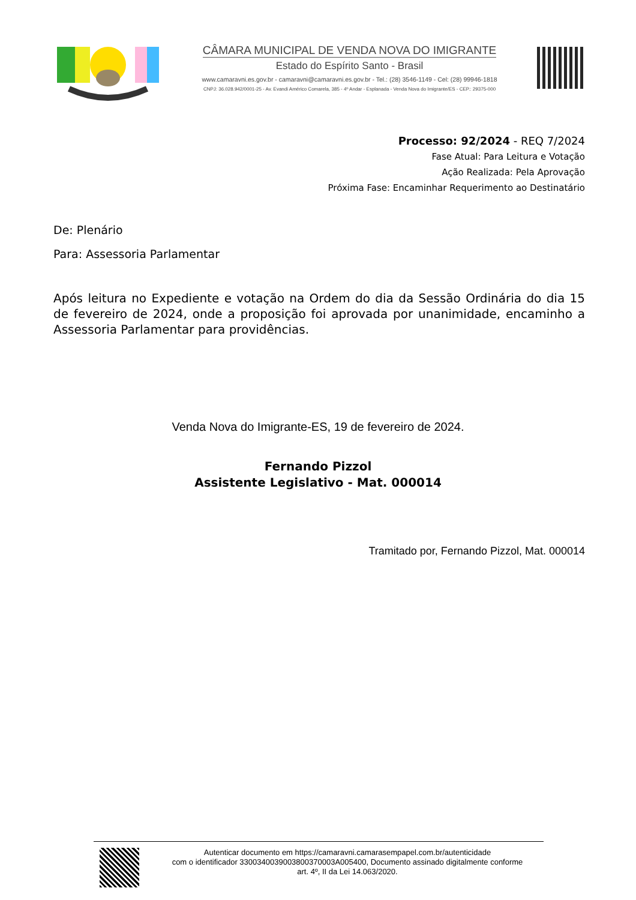CÂMARA MUNICIPAL DE VENDA NOVA DO IMIGRANTE
Estado do Espírito Santo - Brasil
www.camaravni.es.gov.br - camaravni@camaravni.es.gov.br - Tel.: (28) 3546-1149 - Cel: (28) 99946-1818
CNPJ: 36.028.942/0001-25 - Av. Evandi Américo Comarela, 385 - 4º Andar - Esplanada - Venda Nova do Imigrante/ES - CEP.: 29375-000
Processo: 92/2024 - REQ 7/2024
Fase Atual: Para Leitura e Votação
Ação Realizada: Pela Aprovação
Próxima Fase: Encaminhar Requerimento ao Destinatário
De: Plenário
Para: Assessoria Parlamentar
Após leitura no Expediente e votação na Ordem do dia da Sessão Ordinária do dia 15 de fevereiro de 2024, onde a proposição foi aprovada por unanimidade, encaminho a Assessoria Parlamentar para providências.
Venda Nova do Imigrante-ES, 19 de fevereiro de 2024.
Fernando Pizzol
Assistente Legislativo - Mat. 000014
Tramitado por, Fernando Pizzol, Mat. 000014
Autenticar documento em https://camaravni.camarasempapel.com.br/autenticidade
com o identificador 3300340039003800370003A005400, Documento assinado digitalmente conforme
art. 4º, II da Lei 14.063/2020.